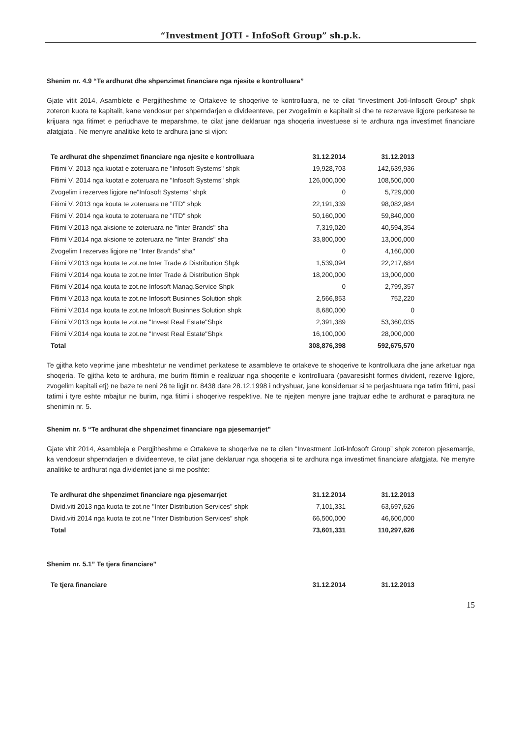“Investment JOTI - InfoSoft Group” sh.p.k.
Shenim nr. 4.9 “Te ardhurat dhe shpenzimet financiare nga njesite e kontrolluara”
Gjate vitit 2014, Asamblete e Pergjitheshme te Ortakeve te shoqerive te kontrolluara, ne te cilat “Investment Joti-Infosoft Group” shpk zoteron kuota te kapitalit, kane vendosur per shperndarjen e divideenteve, per zvogelimin e kapitalit si dhe te rezervave ligjore perkatese te krijuara nga fitimet e periudhave te meparshme, te cilat jane deklaruar nga shoqeria investuese si te ardhura nga investimet financiare afatgjata . Ne menyre analitike keto te ardhura jane si vijon:
| Te ardhurat dhe shpenzimet financiare nga njesite e kontrolluara | 31.12.2014 | 31.12.2013 |
| --- | --- | --- |
| Fitimi V. 2013 nga kuotat e zoteruara ne "Infosoft Systems" shpk | 19,928,703 | 142,639,936 |
| Fitimi V. 2014 nga kuotat e zoteruara ne "Infosoft Systems" shpk | 126,000,000 | 108,500,000 |
| Zvogelim i rezerves ligjore ne"Infosoft Systems" shpk | 0 | 5,729,000 |
| Fitimi V. 2013 nga kouta te zoteruara ne "ITD" shpk | 22,191,339 | 98,082,984 |
| Fitimi V. 2014 nga kouta te zoteruara ne "ITD" shpk | 50,160,000 | 59,840,000 |
| Fitimi V.2013 nga aksione te zoteruara ne "Inter Brands" sha | 7,319,020 | 40,594,354 |
| Fitimi V.2014 nga aksione te zoteruara ne "Inter Brands" sha | 33,800,000 | 13,000,000 |
| Zvogelim I rezerves ligjore ne "Inter Brands" sha" | 0 | 4,160,000 |
| Fitimi V.2013 nga kouta te zot.ne Inter Trade & Distribution Shpk | 1,539,094 | 22,217,684 |
| Fitimi V.2014 nga kouta te zot.ne Inter Trade & Distribution Shpk | 18,200,000 | 13,000,000 |
| Fitimi V.2014 nga kouta te zot.ne Infosoft Manag.Service Shpk | 0 | 2,799,357 |
| Fitimi V.2013 nga kouta te zot.ne Infosoft Businnes Solution shpk | 2,566,853 | 752,220 |
| Fitimi V.2014 nga kouta te zot.ne Infosoft Businnes Solution shpk | 8,680,000 | 0 |
| Fitimi V.2013 nga kouta te zot.ne "Invest Real Estate"Shpk | 2,391,389 | 53,360,035 |
| Fitimi V.2014 nga kouta te zot.ne "Invest Real Estate"Shpk | 16,100,000 | 28,000,000 |
| Total | 308,876,398 | 592,675,570 |
Te gjitha keto veprime jane mbeshtetur ne vendimet perkatese te asambleve te ortakeve te shoqerive te kontrolluara dhe jane arketuar nga shoqeria. Te gjitha keto te ardhura, me burim fitimin e realizuar nga shoqerite e kontrolluara (pavaresisht formes divident, rezerve ligjore, zvogelim kapitali etj) ne baze te neni 26 te ligjit nr. 8438 date 28.12.1998 i ndryshuar, jane konsideruar si te perjashtuara nga tatim fitimi, pasi tatimi i tyre eshte mbajtur ne burim, nga fitimi i shoqerive respektive. Ne te njejten menyre jane trajtuar edhe te ardhurat e paraqitura ne shenimin nr. 5.
Shenim nr. 5 “Te ardhurat dhe shpenzimet financiare nga pjesemarrjet”
Gjate vitit 2014, Asambleja e Pergjitheshme e Ortakeve te shoqerive ne te cilen “Investment Joti-Infosoft Group” shpk zoteron pjesemarrje, ka vendosur shperndarjen e divideenteve, te cilat jane deklaruar nga shoqeria si te ardhura nga investimet financiare afatgjata. Ne menyre analitike te ardhurat nga dividentet jane si me poshte:
| Te ardhurat dhe shpenzimet financiare nga pjesemarrjet | 31.12.2014 | 31.12.2013 |
| --- | --- | --- |
| Divid.viti 2013 nga kuota te zot.ne "Inter Distribution Services" shpk | 7,101,331 | 63,697,626 |
| Divid.viti 2014 nga kuota te zot.ne "Inter Distribution Services" shpk | 66,500,000 | 46,600,000 |
| Total | 73,601,331 | 110,297,626 |
Shenim nr. 5.1” Te tjera financiare”
| Te tjera financiare | 31.12.2014 | 31.12.2013 |
| --- | --- | --- |
15